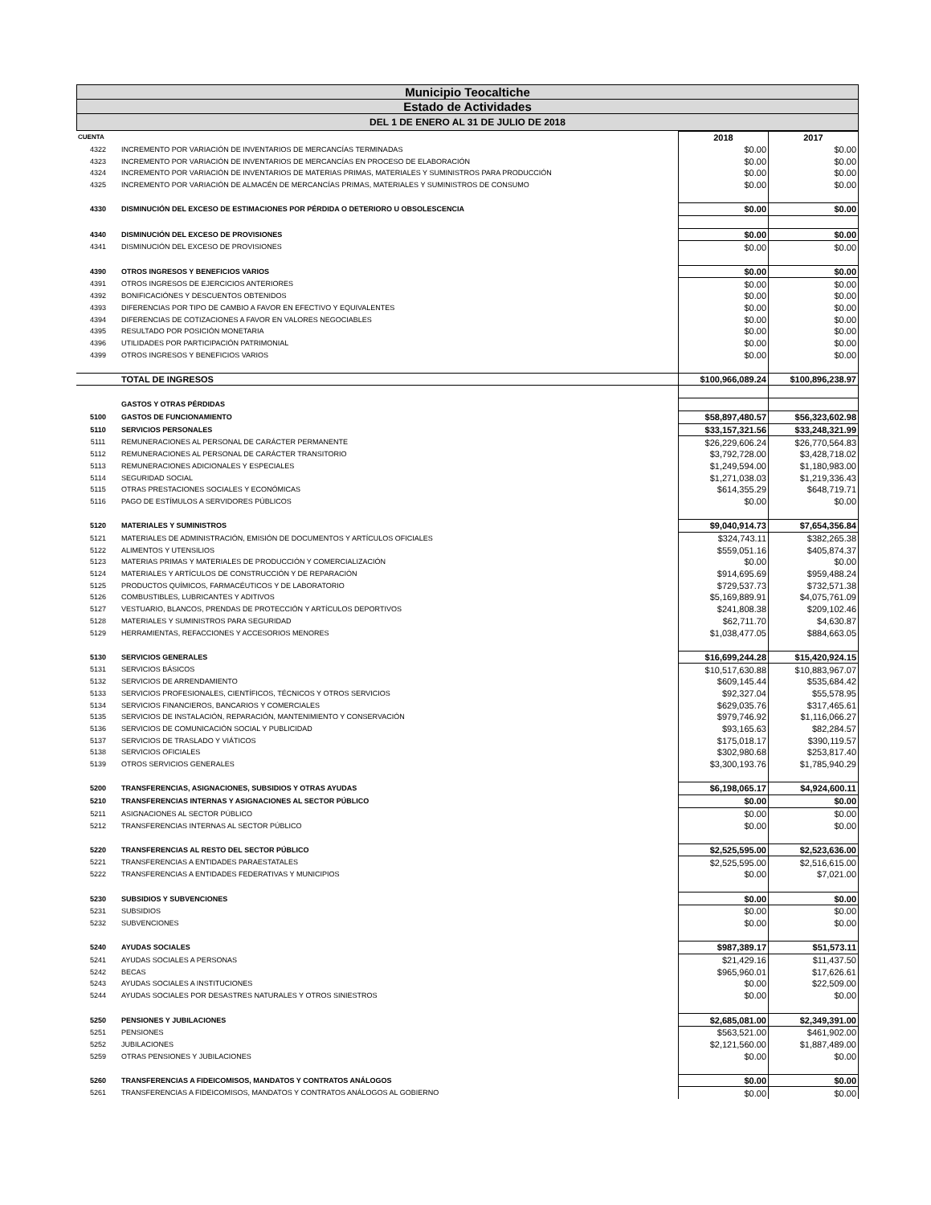Municipio Teocaltiche
Estado de Actividades
DEL 1 DE ENERO AL 31 DE JULIO DE 2018
| CUENTA | | 2018 | 2017 |
| --- | --- | --- | --- |
| 4322 | INCREMENTO POR VARIACIÓN DE INVENTARIOS DE MERCANCÍAS TERMINADAS | $0.00 | $0.00 |
| 4323 | INCREMENTO POR VARIACIÓN DE INVENTARIOS DE MERCANCÍAS EN PROCESO DE ELABORACIÓN | $0.00 | $0.00 |
| 4324 | INCREMENTO POR VARIACIÓN DE INVENTARIOS DE MATERIAS PRIMAS, MATERIALES Y SUMINISTROS PARA PRODUCCIÓN | $0.00 | $0.00 |
| 4325 | INCREMENTO POR VARIACIÓN DE ALMACÉN DE MERCANCÍAS PRIMAS, MATERIALES Y SUMINISTROS DE CONSUMO | $0.00 | $0.00 |
| 4330 | DISMINUCIÓN DEL EXCESO DE ESTIMACIONES POR PÉRDIDA O DETERIORO U OBSOLESCENCIA | $0.00 | $0.00 |
| 4340 | DISMINUCIÓN DEL EXCESO DE PROVISIONES | $0.00 | $0.00 |
| 4341 | DISMINUCIÓN DEL EXCESO DE PROVISIONES | $0.00 | $0.00 |
| 4390 | OTROS INGRESOS Y BENEFICIOS VARIOS | $0.00 | $0.00 |
| 4391 | OTROS INGRESOS DE EJERCICIOS ANTERIORES | $0.00 | $0.00 |
| 4392 | BONIFICACIÓNES Y DESCUENTOS OBTENIDOS | $0.00 | $0.00 |
| 4393 | DIFERENCIAS POR TIPO DE CAMBIO A FAVOR EN EFECTIVO Y EQUIVALENTES | $0.00 | $0.00 |
| 4394 | DIFERENCIAS DE COTIZACIONES A FAVOR EN VALORES NEGOCIABLES | $0.00 | $0.00 |
| 4395 | RESULTADO POR POSICIÓN MONETARIA | $0.00 | $0.00 |
| 4396 | UTILIDADES POR PARTICIPACIÓN PATRIMONIAL | $0.00 | $0.00 |
| 4399 | OTROS INGRESOS Y BENEFICIOS VARIOS | $0.00 | $0.00 |
| | TOTAL DE INGRESOS | $100,966,089.24 | $100,896,238.97 |
| | GASTOS Y OTRAS PÉRDIDAS | | |
| 5100 | GASTOS DE FUNCIONAMIENTO | $58,897,480.57 | $56,323,602.98 |
| 5110 | SERVICIOS PERSONALES | $33,157,321.56 | $33,248,321.99 |
| 5111 | REMUNERACIONES AL PERSONAL DE CARÁCTER PERMANENTE | $26,229,606.24 | $26,770,564.83 |
| 5112 | REMUNERACIONES AL PERSONAL DE CARÁCTER TRANSITORIO | $3,792,728.00 | $3,428,718.02 |
| 5113 | REMUNERACIONES ADICIONALES Y ESPECIALES | $1,249,594.00 | $1,180,983.00 |
| 5114 | SEGURIDAD SOCIAL | $1,271,038.03 | $1,219,336.43 |
| 5115 | OTRAS PRESTACIONES SOCIALES Y ECONÓMICAS | $614,355.29 | $648,719.71 |
| 5116 | PAGO DE ESTÍMULOS A SERVIDORES PÚBLICOS | $0.00 | $0.00 |
| 5120 | MATERIALES Y SUMINISTROS | $9,040,914.73 | $7,654,356.84 |
| 5121 | MATERIALES DE ADMINISTRACIÓN, EMISIÓN DE DOCUMENTOS Y ARTÍCULOS OFICIALES | $324,743.11 | $382,265.38 |
| 5122 | ALIMENTOS Y UTENSILIOS | $559,051.16 | $405,874.37 |
| 5123 | MATERIAS PRIMAS Y MATERIALES DE PRODUCCIÓN Y COMERCIALIZACIÓN | $0.00 | $0.00 |
| 5124 | MATERIALES Y ARTÍCULOS DE CONSTRUCCIÓN Y DE REPARACIÓN | $914,695.69 | $959,488.24 |
| 5125 | PRODUCTOS QUÍMICOS, FARMACÉUTICOS Y DE LABORATORIO | $729,537.73 | $732,571.38 |
| 5126 | COMBUSTIBLES, LUBRICANTES Y ADITIVOS | $5,169,889.91 | $4,075,761.09 |
| 5127 | VESTUARIO, BLANCOS, PRENDAS DE PROTECCIÓN Y ARTÍCULOS DEPORTIVOS | $241,808.38 | $209,102.46 |
| 5128 | MATERIALES Y SUMINISTROS PARA SEGURIDAD | $62,711.70 | $4,630.87 |
| 5129 | HERRAMIENTAS, REFACCIONES Y ACCESORIOS MENORES | $1,038,477.05 | $884,663.05 |
| 5130 | SERVICIOS GENERALES | $16,699,244.28 | $15,420,924.15 |
| 5131 | SERVICIOS BÁSICOS | $10,517,630.88 | $10,883,967.07 |
| 5132 | SERVICIOS DE ARRENDAMIENTO | $609,145.44 | $535,684.42 |
| 5133 | SERVICIOS PROFESIONALES, CIENTÍFICOS, TÉCNICOS Y OTROS SERVICIOS | $92,327.04 | $55,578.95 |
| 5134 | SERVICIOS FINANCIEROS, BANCARIOS Y COMERCIALES | $629,035.76 | $317,465.61 |
| 5135 | SERVICIOS DE INSTALACIÓN, REPARACIÓN, MANTENIMIENTO Y CONSERVACIÓN | $979,746.92 | $1,116,066.27 |
| 5136 | SERVICIOS DE COMUNICACIÓN SOCIAL Y PUBLICIDAD | $93,165.63 | $82,284.57 |
| 5137 | SERVICIOS DE TRASLADO Y VIÁTICOS | $175,018.17 | $390,119.57 |
| 5138 | SERVICIOS OFICIALES | $302,980.68 | $253,817.40 |
| 5139 | OTROS SERVICIOS GENERALES | $3,300,193.76 | $1,785,940.29 |
| 5200 | TRANSFERENCIAS, ASIGNACIONES, SUBSIDIOS Y OTRAS AYUDAS | $6,198,065.17 | $4,924,600.11 |
| 5210 | TRANSFERENCIAS INTERNAS Y ASIGNACIONES AL SECTOR PÚBLICO | $0.00 | $0.00 |
| 5211 | ASIGNACIONES AL SECTOR PÚBLICO | $0.00 | $0.00 |
| 5212 | TRANSFERENCIAS INTERNAS AL SECTOR PÚBLICO | $0.00 | $0.00 |
| 5220 | TRANSFERENCIAS AL RESTO DEL SECTOR PÚBLICO | $2,525,595.00 | $2,523,636.00 |
| 5221 | TRANSFERENCIAS A ENTIDADES PARAESTATALES | $2,525,595.00 | $2,516,615.00 |
| 5222 | TRANSFERENCIAS A ENTIDADES FEDERATIVAS Y MUNICIPIOS | $0.00 | $7,021.00 |
| 5230 | SUBSIDIOS Y SUBVENCIONES | $0.00 | $0.00 |
| 5231 | SUBSIDIOS | $0.00 | $0.00 |
| 5232 | SUBVENCIONES | $0.00 | $0.00 |
| 5240 | AYUDAS SOCIALES | $987,389.17 | $51,573.11 |
| 5241 | AYUDAS SOCIALES A PERSONAS | $21,429.16 | $11,437.50 |
| 5242 | BECAS | $965,960.01 | $17,626.61 |
| 5243 | AYUDAS SOCIALES A INSTITUCIONES | $0.00 | $22,509.00 |
| 5244 | AYUDAS SOCIALES POR DESASTRES NATURALES Y OTROS SINIESTROS | $0.00 | $0.00 |
| 5250 | PENSIONES Y JUBILACIONES | $2,685,081.00 | $2,349,391.00 |
| 5251 | PENSIONES | $563,521.00 | $461,902.00 |
| 5252 | JUBILACIONES | $2,121,560.00 | $1,887,489.00 |
| 5259 | OTRAS PENSIONES Y JUBILACIONES | $0.00 | $0.00 |
| 5260 | TRANSFERENCIAS A FIDEICOMISOS, MANDATOS Y CONTRATOS ANÁLOGOS | $0.00 | $0.00 |
| 5261 | TRANSFERENCIAS A FIDEICOMISOS, MANDATOS Y CONTRATOS ANÁLOGOS AL GOBIERNO | $0.00 | $0.00 |